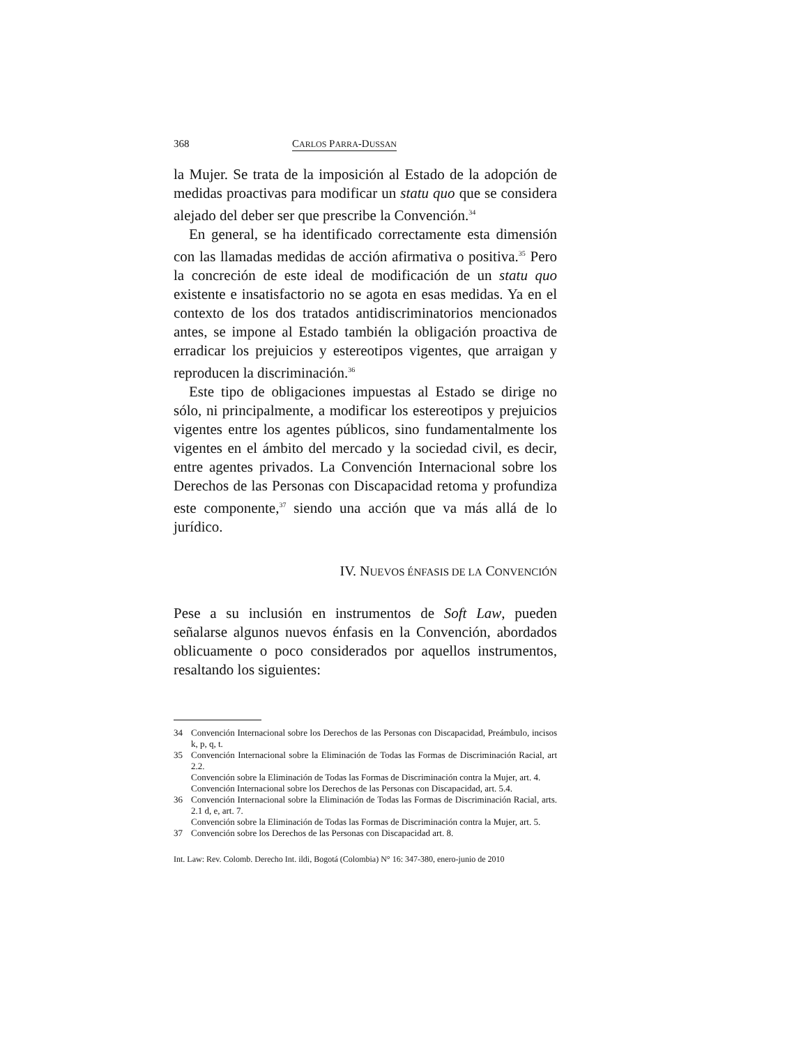368 CARLOS PARRA-DUSSAN
la Mujer. Se trata de la imposición al Estado de la adopción de medidas proactivas para modificar un statu quo que se considera alejado del deber ser que prescribe la Convención.<sup>34</sup>
En general, se ha identificado correctamente esta dimensión con las llamadas medidas de acción afirmativa o positiva.<sup>35</sup> Pero la concreción de este ideal de modificación de un statu quo existente e insatisfactorio no se agota en esas medidas. Ya en el contexto de los dos tratados antidiscriminatorios mencionados antes, se impone al Estado también la obligación proactiva de erradicar los prejuicios y estereotipos vigentes, que arraigan y reproducen la discriminación.<sup>36</sup>
Este tipo de obligaciones impuestas al Estado se dirige no sólo, ni principalmente, a modificar los estereotipos y prejuicios vigentes entre los agentes públicos, sino fundamentalmente los vigentes en el ámbito del mercado y la sociedad civil, es decir, entre agentes privados. La Convención Internacional sobre los Derechos de las Personas con Discapacidad retoma y profundiza este componente,<sup>37</sup> siendo una acción que va más allá de lo jurídico.
IV. NUEVOS ÉNFASIS DE LA CONVENCIÓN
Pese a su inclusión en instrumentos de Soft Law, pueden señalarse algunos nuevos énfasis en la Convención, abordados oblicuamente o poco considerados por aquellos instrumentos, resaltando los siguientes:
34 Convención Internacional sobre los Derechos de las Personas con Discapacidad, Preámbulo, incisos k, p, q, t.
35 Convención Internacional sobre la Eliminación de Todas las Formas de Discriminación Racial, art 2.2.
Convención sobre la Eliminación de Todas las Formas de Discriminación contra la Mujer, art. 4.
Convención Internacional sobre los Derechos de las Personas con Discapacidad, art. 5.4.
36 Convención Internacional sobre la Eliminación de Todas las Formas de Discriminación Racial, arts. 2.1 d, e, art. 7.
Convención sobre la Eliminación de Todas las Formas de Discriminación contra la Mujer, art. 5.
37 Convención sobre los Derechos de las Personas con Discapacidad art. 8.
Int. Law: Rev. Colomb. Derecho Int. ildi, Bogotá (Colombia) N° 16: 347-380, enero-junio de 2010